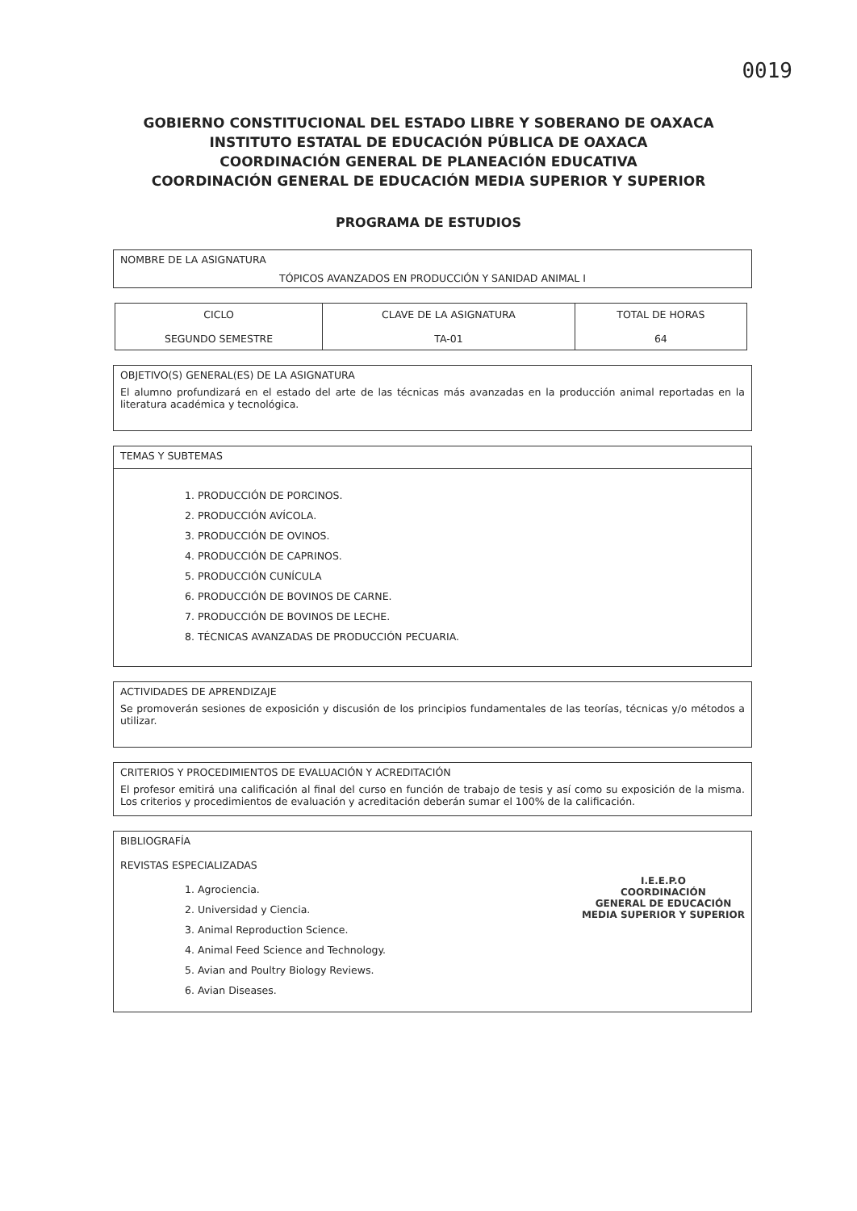0019
GOBIERNO CONSTITUCIONAL DEL ESTADO LIBRE Y SOBERANO DE OAXACA
INSTITUTO ESTATAL DE EDUCACIÓN PÚBLICA DE OAXACA
COORDINACIÓN GENERAL DE PLANEACIÓN EDUCATIVA
COORDINACIÓN GENERAL DE EDUCACIÓN MEDIA SUPERIOR Y SUPERIOR
PROGRAMA DE ESTUDIOS
NOMBRE DE LA ASIGNATURA
TÓPICOS AVANZADOS EN PRODUCCIÓN Y SANIDAD ANIMAL I
| CICLO SEGUNDO SEMESTRE | CLAVE DE LA ASIGNATURA TA-01 | TOTAL DE HORAS 64 |
OBJETIVO(S) GENERAL(ES) DE LA ASIGNATURA
El alumno profundizará en el estado del arte de las técnicas más avanzadas en la producción animal reportadas en la literatura académica y tecnológica.
TEMAS Y SUBTEMAS
1. PRODUCCIÓN DE PORCINOS.
2. PRODUCCIÓN AVÍCOLA.
3. PRODUCCIÓN DE OVINOS.
4. PRODUCCIÓN DE CAPRINOS.
5. PRODUCCIÓN CUNÍCULA
6. PRODUCCIÓN DE BOVINOS DE CARNE.
7. PRODUCCIÓN DE BOVINOS DE LECHE.
8. TÉCNICAS AVANZADAS DE PRODUCCIÓN PECUARIA.
ACTIVIDADES DE APRENDIZAJE
Se promoverán sesiones de exposición y discusión de los principios fundamentales de las teorías, técnicas y/o métodos a utilizar.
CRITERIOS Y PROCEDIMIENTOS DE EVALUACIÓN Y ACREDITACIÓN
El profesor emitirá una calificación al final del curso en función de trabajo de tesis y así como su exposición de la misma. Los criterios y procedimientos de evaluación y acreditación deberán sumar el 100% de la calificación.
BIBLIOGRAFÍA
REVISTAS ESPECIALIZADAS
I.E.E.P.O
COORDINACIÓN
GENERAL DE EDUCACIÓN
MEDIA SUPERIOR Y SUPERIOR
1. Agrociencia.
2. Universidad y Ciencia.
3. Animal Reproduction Science.
4. Animal Feed Science and Technology.
5. Avian and Poultry Biology Reviews.
6. Avian Diseases.